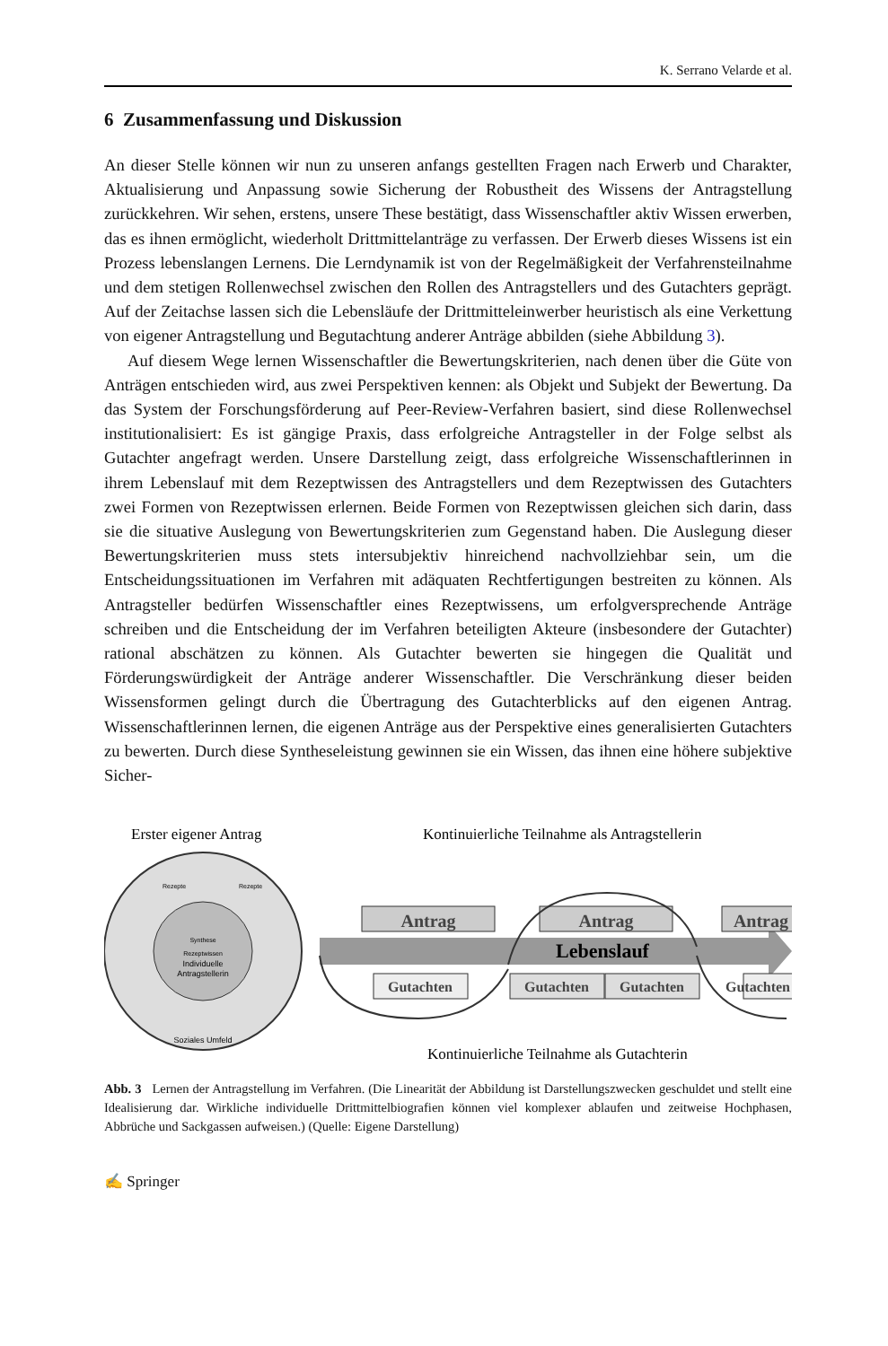K. Serrano Velarde et al.
6 Zusammenfassung und Diskussion
An dieser Stelle können wir nun zu unseren anfangs gestellten Fragen nach Erwerb und Charakter, Aktualisierung und Anpassung sowie Sicherung der Robustheit des Wissens der Antragstellung zurückkehren. Wir sehen, erstens, unsere These bestätigt, dass Wissenschaftler aktiv Wissen erwerben, das es ihnen ermöglicht, wiederholt Drittmittelanträge zu verfassen. Der Erwerb dieses Wissens ist ein Prozess lebenslangen Lernens. Die Lerndynamik ist von der Regelmäßigkeit der Verfahrensteilnahme und dem stetigen Rollenwechsel zwischen den Rollen des Antragstellers und des Gutachters geprägt. Auf der Zeitachse lassen sich die Lebensläufe der Drittmitteleinwerber heuristisch als eine Verkettung von eigener Antragstellung und Begutachtung anderer Anträge abbilden (siehe Abbildung 3).
Auf diesem Wege lernen Wissenschaftler die Bewertungskriterien, nach denen über die Güte von Anträgen entschieden wird, aus zwei Perspektiven kennen: als Objekt und Subjekt der Bewertung. Da das System der Forschungsförderung auf Peer-Review-Verfahren basiert, sind diese Rollenwechsel institutionalisiert: Es ist gängige Praxis, dass erfolgreiche Antragsteller in der Folge selbst als Gutachter angefragt werden. Unsere Darstellung zeigt, dass erfolgreiche Wissenschaftlerinnen in ihrem Lebenslauf mit dem Rezeptwissen des Antragstellers und dem Rezeptwissen des Gutachters zwei Formen von Rezeptwissen erlernen. Beide Formen von Rezeptwissen gleichen sich darin, dass sie die situative Auslegung von Bewertungskriterien zum Gegenstand haben. Die Auslegung dieser Bewertungskriterien muss stets intersubjektiv hinreichend nachvollziehbar sein, um die Entscheidungssituationen im Verfahren mit adäquaten Rechtfertigungen bestreiten zu können. Als Antragsteller bedürfen Wissenschaftler eines Rezeptwissens, um erfolgversprechende Anträge schreiben und die Entscheidung der im Verfahren beteiligten Akteure (insbesondere der Gutachter) rational abschätzen zu können. Als Gutachter bewerten sie hingegen die Qualität und Förderungswürdigkeit der Anträge anderer Wissenschaftler. Die Verschränkung dieser beiden Wissensformen gelingt durch die Übertragung des Gutachterblicks auf den eigenen Antrag. Wissenschaftlerinnen lernen, die eigenen Anträge aus der Perspektive eines generalisierten Gutachters zu bewerten. Durch diese Syntheseleistung gewinnen sie ein Wissen, das ihnen eine höhere subjektive Sicher-
Erster eigener Antrag
Kontinuierliche Teilnahme als Antragstellerin
Individuelle
Antragstellerin
Synthese
Rezeptwissen
Rezepte
Rezepte
Soziales Umfeld
Lebenslauf
Antrag
Antrag
Antrag
Gutachten
Gutachten
Gutachten
Gutachten
Kontinuierliche Teilnahme als Gutachterin
Abb. 3 Lernen der Antragstellung im Verfahren. (Die Linearität der Abbildung ist Darstellungszwecken geschuldet und stellt eine Idealisierung dar. Wirkliche individuelle Drittmittelbiografien können viel komplexer ablaufen und zeitweise Hochphasen, Abbrüche und Sackgassen aufweisen.) (Quelle: Eigene Darstellung)
✍ Springer